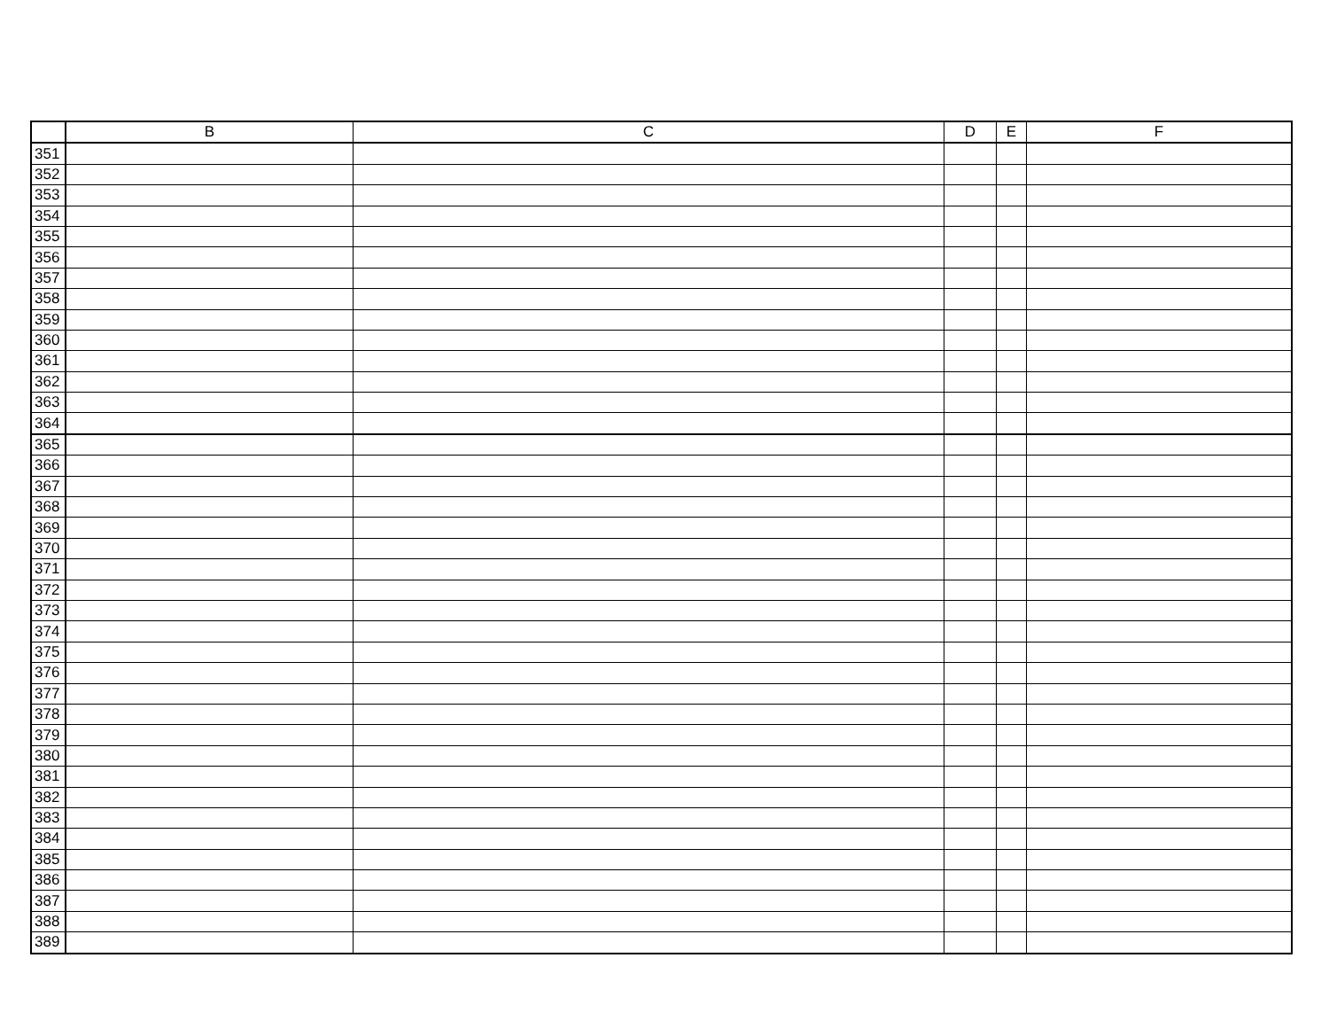| | B | C | D | E | F |
| --- | --- | --- | --- | --- | --- |
| 351 | | | | | |
| 352 | | | | | |
| 353 | | | | | |
| 354 | | | | | |
| 355 | | | | | |
| 356 | | | | | |
| 357 | | | | | |
| 358 | | | | | |
| 359 | | | | | |
| 360 | | | | | |
| 361 | | | | | |
| 362 | | | | | |
| 363 | | | | | |
| 364 | | | | | |
| 365 | | | | | |
| 366 | | | | | |
| 367 | | | | | |
| 368 | | | | | |
| 369 | | | | | |
| 370 | | | | | |
| 371 | | | | | |
| 372 | | | | | |
| 373 | | | | | |
| 374 | | | | | |
| 375 | | | | | |
| 376 | | | | | |
| 377 | | | | | |
| 378 | | | | | |
| 379 | | | | | |
| 380 | | | | | |
| 381 | | | | | |
| 382 | | | | | |
| 383 | | | | | |
| 384 | | | | | |
| 385 | | | | | |
| 386 | | | | | |
| 387 | | | | | |
| 388 | | | | | |
| 389 | | | | | |